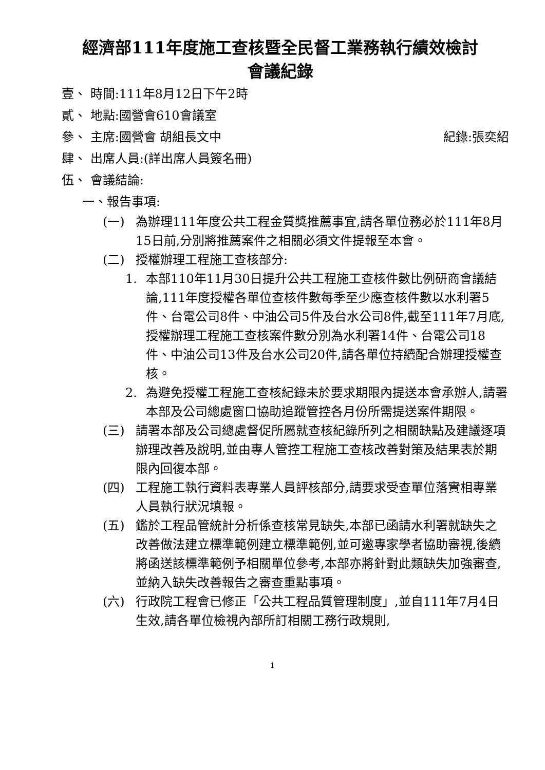經濟部111年度施工查核暨全民督工業務執行績效檢討
會議紀錄
壹、 時間:111年8月12日下午2時
貳、 地點:國營會610會議室
參、 主席:國營會 胡組長文中 紀錄:張奕紹
肆、 出席人員:(詳出席人員簽名冊)
伍、 會議結論:
一、報告事項:
(一) 為辦理111年度公共工程金質獎推薦事宜,請各單位務必於111年8月15日前,分別將推薦案件之相關必須文件提報至本會。
(二) 授權辦理工程施工查核部分:
1. 本部110年11月30日提升公共工程施工查核件數比例研商會議結論,111年度授權各單位查核件數每季至少應查核件數以水利署5件、台電公司8件、中油公司5件及台水公司8件,截至111年7月底,授權辦理工程施工查核案件數分別為水利署14件、台電公司18件、中油公司13件及台水公司20件,請各單位持續配合辦理授權查核。
2. 為避免授權工程施工查核紀錄未於要求期限內提送本會承辦人,請署本部及公司總處窗口協助追蹤管控各月份所需提送案件期限。
(三) 請署本部及公司總處督促所屬就查核紀錄所列之相關缺點及建議逐項辦理改善及說明,並由專人管控工程施工查核改善對策及結果表於期限內回復本部。
(四) 工程施工執行資料表專業人員評核部分,請要求受查單位落實相專業人員執行狀況填報。
(五) 鑑於工程品管統計分析係查核常見缺失,本部已函請水利署就缺失之改善做法建立標準範例建立標準範例,並可邀專家學者協助審視,後續將函送該標準範例予相關單位參考,本部亦將針對此類缺失加強審查,並納入缺失改善報告之審查重點事項。
(六) 行政院工程會已修正「公共工程品質管理制度」,並自111年7月4日生效,請各單位檢視內部所訂相關工務行政規則,
1